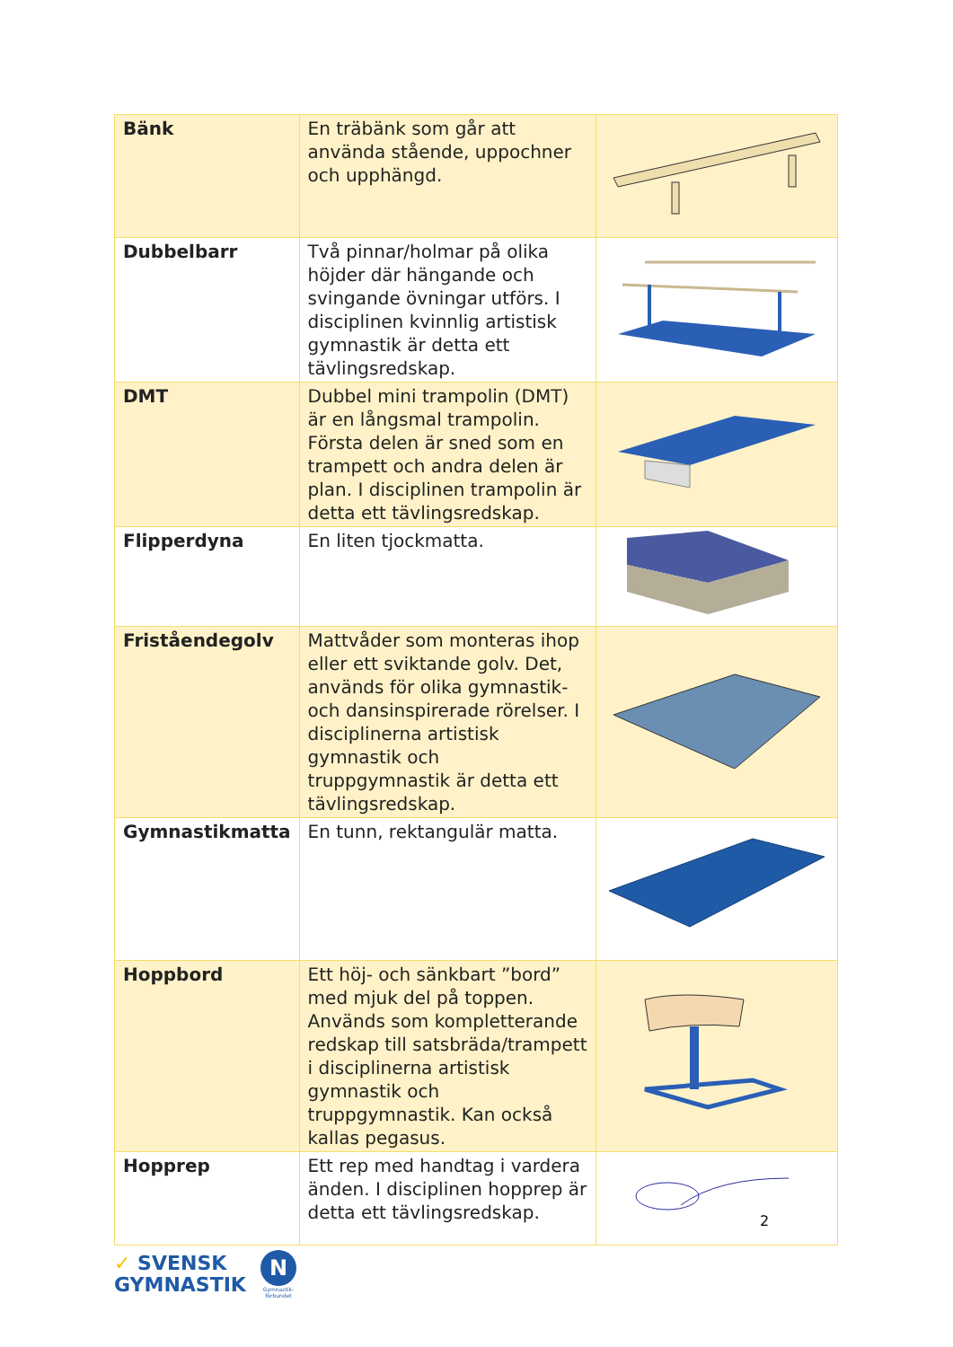| Bänk | En träbänk som går att använda stående, uppochner och upphängd. | |
| Dubbelbarr | Två pinnar/holmar på olika höjder där hängande och svingande övningar utförs. I disciplinen kvinnlig artistisk gymnastik är detta ett tävlingsredskap. | |
| DMT | Dubbel mini trampolin (DMT) är en långsmal trampolin. Första delen är sned som en trampett och andra delen är plan. I disciplinen trampolin är detta ett tävlingsredskap. | |
| Flipperdyna | En liten tjockmatta. | |
| Fristående­golv | Mattvåder som monteras ihop eller ett sviktande golv. Det, används för olika gymnastik- och dansinspirerade rörelser. I disciplinerna artistisk gymnastik och truppgymnastik är detta ett tävlingsredskap. | |
| Gymnastikmatta | En tunn, rektangulär matta. | |
| Hoppbord | Ett höj- och sänkbart ”bord” med mjuk del på toppen. Används som kompletterande redskap till satsbräda/trampett i disciplinerna artistisk gymnastik och truppgymnastik. Kan också kallas pegasus. | |
| Hopprep | Ett rep med handtag i vardera änden. I disciplinen hopprep är detta ett tävlingsredskap. | |
2
✓ SVENSK
GYMNASTIK
N
Gymnastik-
förbundet